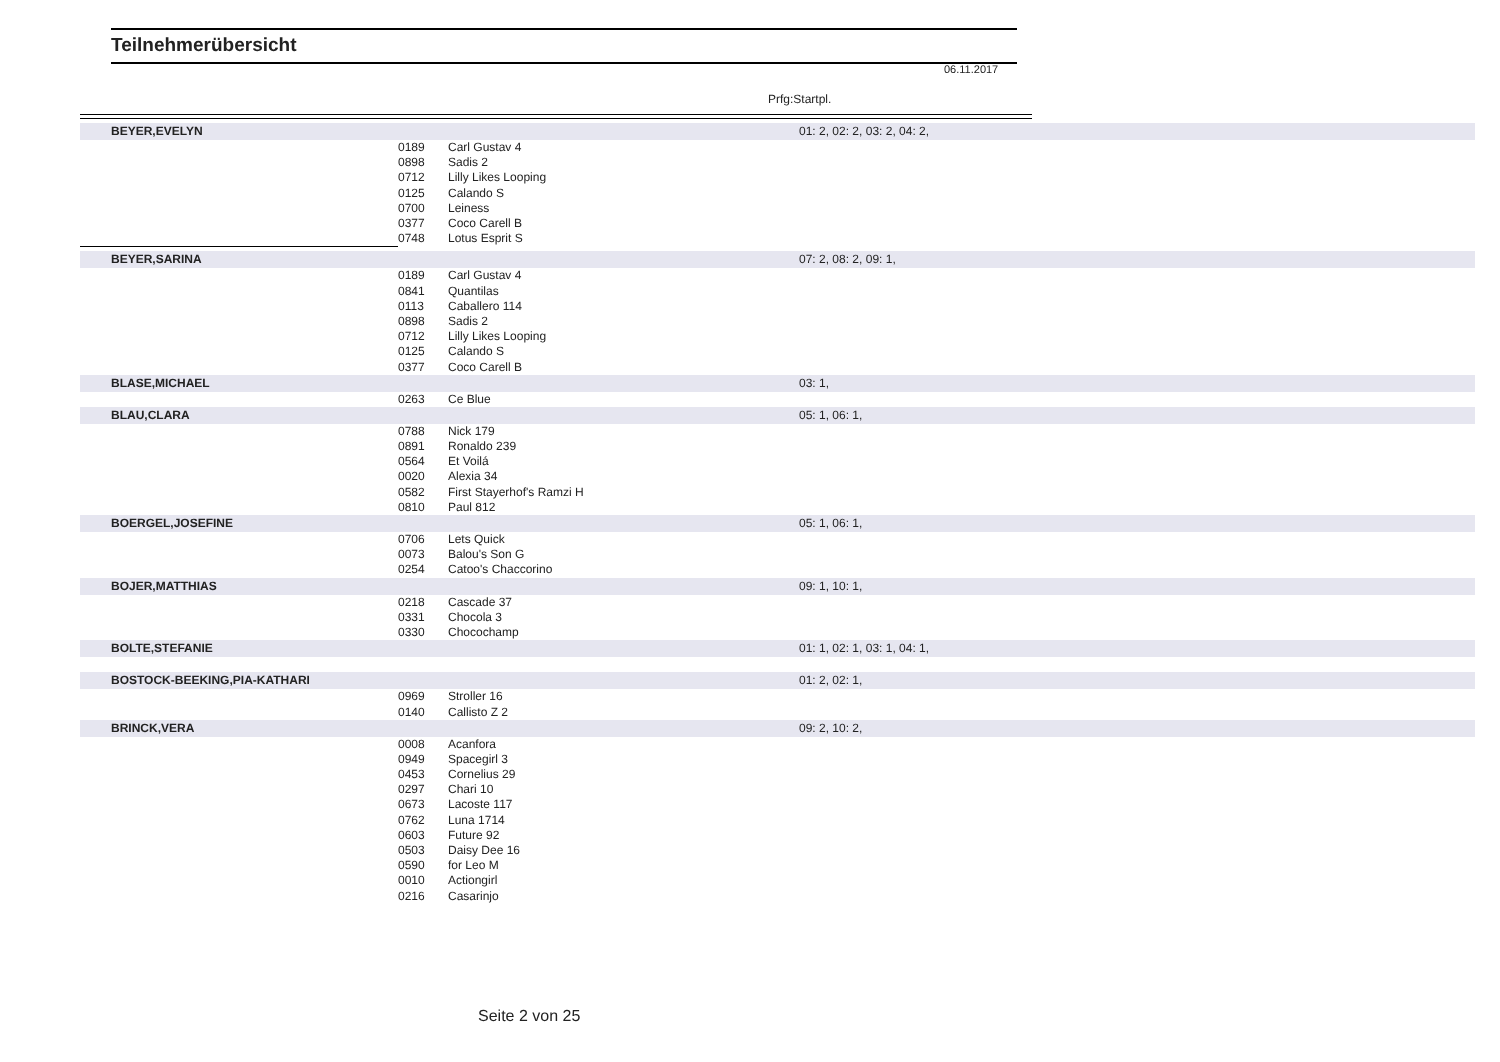Teilnehmerübersicht
06.11.2017
Prfg:Startpl.
| BEYER,EVELYN | | | 01: 2, 02: 2, 03: 2, 04: 2, |
| | 0189 | Carl Gustav 4 | |
| | 0898 | Sadis 2 | |
| | 0712 | Lilly Likes Looping | |
| | 0125 | Calando S | |
| | 0700 | Leiness | |
| | 0377 | Coco Carell B | |
| | 0748 | Lotus Esprit S | |
| BEYER,SARINA | | | 07: 2, 08: 2, 09: 1, |
| | 0189 | Carl Gustav 4 | |
| | 0841 | Quantilas | |
| | 0113 | Caballero 114 | |
| | 0898 | Sadis 2 | |
| | 0712 | Lilly Likes Looping | |
| | 0125 | Calando S | |
| | 0377 | Coco Carell B | |
| BLASE,MICHAEL | | | 03: 1, |
| | 0263 | Ce Blue | |
| BLAU,CLARA | | | 05: 1, 06: 1, |
| | 0788 | Nick 179 | |
| | 0891 | Ronaldo 239 | |
| | 0564 | Et Voilá | |
| | 0020 | Alexia 34 | |
| | 0582 | First Stayerhof's Ramzi H | |
| | 0810 | Paul 812 | |
| BOERGEL,JOSEFINE | | | 05: 1, 06: 1, |
| | 0706 | Lets Quick | |
| | 0073 | Balou's Son G | |
| | 0254 | Catoo's Chaccorino | |
| BOJER,MATTHIAS | | | 09: 1, 10: 1, |
| | 0218 | Cascade 37 | |
| | 0331 | Chocola 3 | |
| | 0330 | Chocochamp | |
| BOLTE,STEFANIE | | | 01: 1, 02: 1, 03: 1, 04: 1, |
| BOSTOCK-BEEKING,PIA-KATHARI | | | 01: 2, 02: 1, |
| | 0969 | Stroller 16 | |
| | 0140 | Callisto Z 2 | |
| BRINCK,VERA | | | 09: 2, 10: 2, |
| | 0008 | Acanfora | |
| | 0949 | Spacegirl 3 | |
| | 0453 | Cornelius 29 | |
| | 0297 | Chari 10 | |
| | 0673 | Lacoste 117 | |
| | 0762 | Luna 1714 | |
| | 0603 | Future 92 | |
| | 0503 | Daisy Dee 16 | |
| | 0590 | for Leo M | |
| | 0010 | Actiongirl | |
| | 0216 | Casarinjo | |
Seite 2 von 25